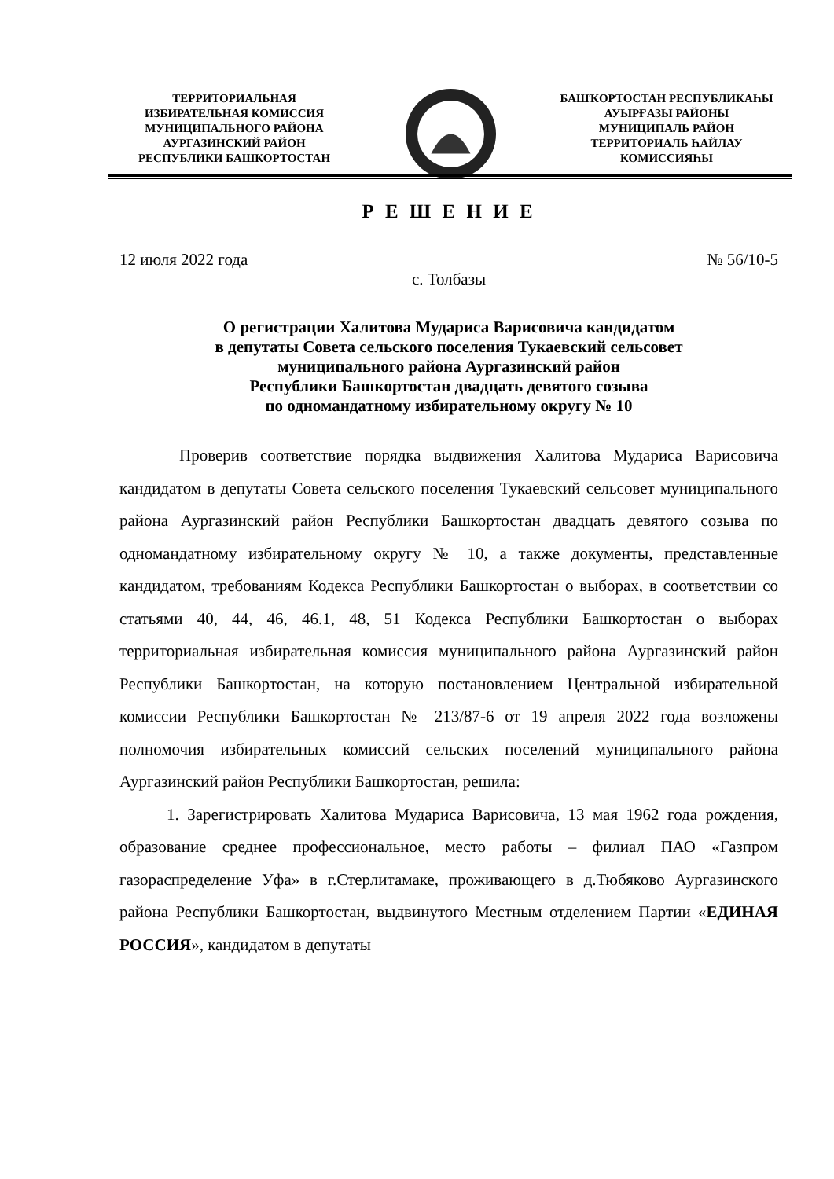ТЕРРИТОРИАЛЬНАЯ
ИЗБИРАТЕЛЬНАЯ КОМИССИЯ
МУНИЦИПАЛЬНОГО РАЙОНА
АУРГАЗИНСКИЙ РАЙОН
РЕСПУБЛИКИ БАШКОРТОСТАН
БАШҠОРТОСТАН РЕСПУБЛИКАҺЫ
АУЫРҒАЗЫ РАЙОНЫ
МУНИЦИПАЛЬ РАЙОН
ТЕРРИТОРИАЛЬ ҺАЙЛАУ
КОМИССИЯҺЫ
Р Е Ш Е Н И Е
12 июля 2022 года № 56/10-5
с. Толбазы
О регистрации Халитова Мудариса Варисовича кандидатом
в депутаты Совета сельского поселения Тукаевский сельсовет
муниципального района Аургазинский район
Республики Башкортостан двадцать девятого созыва
по одномандатному избирательному округу № 10
Проверив соответствие порядка выдвижения Халитова Мудариса Варисовича кандидатом в депутаты Совета сельского поселения Тукаевский сельсовет муниципального района Аургазинский район Республики Башкортостан двадцать девятого созыва по одномандатному избирательному округу № 10, а также документы, представленные кандидатом, требованиям Кодекса Республики Башкортостан о выборах, в соответствии со статьями 40, 44, 46, 46.1, 48, 51 Кодекса Республики Башкортостан о выборах территориальная избирательная комиссия муниципального района Аургазинский район Республики Башкортостан, на которую постановлением Центральной избирательной комиссии Республики Башкортостан № 213/87-6 от 19 апреля 2022 года возложены полномочия избирательных комиссий сельских поселений муниципального района Аургазинский район Республики Башкортостан, решила:
1. Зарегистрировать Халитова Мудариса Варисовича, 13 мая 1962 года рождения, образование среднее профессиональное, место работы – филиал ПАО «Газпром газораспределение Уфа» в г.Стерлитамаке, проживающего в д.Тюбяково Аургазинского района Республики Башкортостан, выдвинутого Местным отделением Партии «ЕДИНАЯ РОССИЯ», кандидатом в депутаты